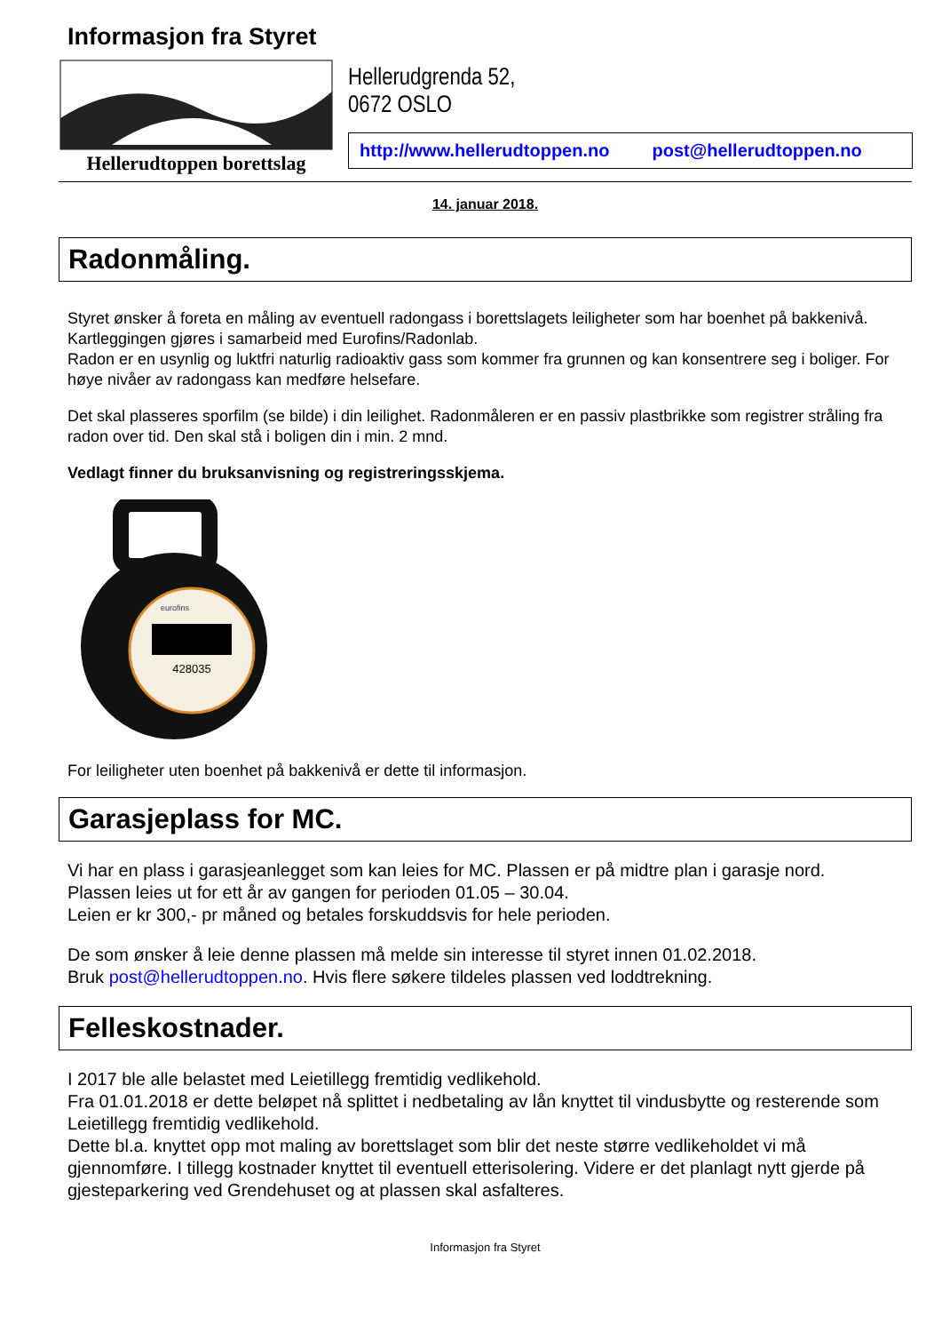Informasjon fra Styret
Hellerudtoppen borettslag
Hellerudgrenda 52,
0672 OSLO
http://www.hellerudtoppen.no post@hellerudtoppen.no
14. januar 2018.
Radonmåling.
Styret ønsker å foreta en måling av eventuell radongass i borettslagets leiligheter som har boenhet på bakkenivå. Kartleggingen gjøres i samarbeid med Eurofins/Radonlab.
Radon er en usynlig og luktfri naturlig radioaktiv gass som kommer fra grunnen og kan konsentrere seg i boliger. For høye nivåer av radongass kan medføre helsefare.
Det skal plasseres sporfilm (se bilde) i din leilighet. Radonmåleren er en passiv plastbrikke som registrer stråling fra radon over tid. Den skal stå i boligen din i min. 2 mnd.
Vedlagt finner du bruksanvisning og registreringsskjema.
eurofins
428035
For leiligheter uten boenhet på bakkenivå er dette til informasjon.
Garasjeplass for MC.
Vi har en plass i garasjeanlegget som kan leies for MC. Plassen er på midtre plan i garasje nord.
Plassen leies ut for ett år av gangen for perioden 01.05 – 30.04.
Leien er kr 300,- pr måned og betales forskuddsvis for hele perioden.
De som ønsker å leie denne plassen må melde sin interesse til styret innen 01.02.2018.
Bruk post@hellerudtoppen.no. Hvis flere søkere tildeles plassen ved loddtrekning.
Felleskostnader.
I 2017 ble alle belastet med Leietillegg fremtidig vedlikehold.
Fra 01.01.2018 er dette beløpet nå splittet i nedbetaling av lån knyttet til vindusbytte og resterende som Leietillegg fremtidig vedlikehold.
Dette bl.a. knyttet opp mot maling av borettslaget som blir det neste større vedlikeholdet vi må gjennomføre. I tillegg kostnader knyttet til eventuell etterisolering. Videre er det planlagt nytt gjerde på gjesteparkering ved Grendehuset og at plassen skal asfalteres.
Informasjon fra Styret